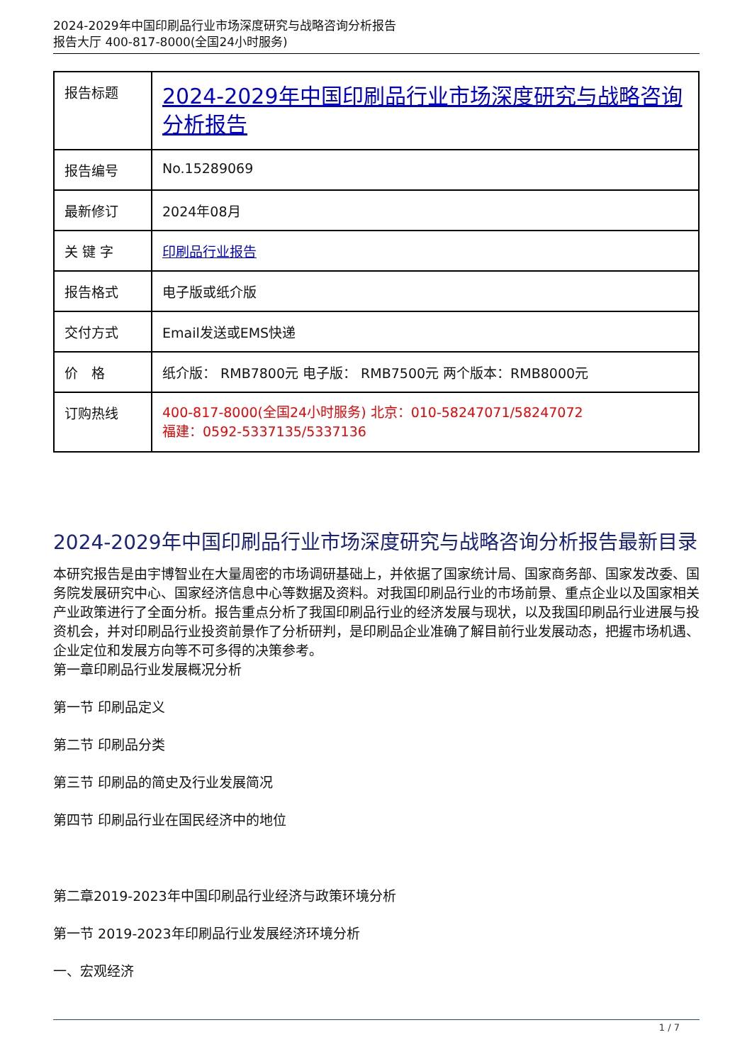2024-2029年中国印刷品行业市场深度研究与战略咨询分析报告
报告大厅 400-817-8000(全国24小时服务)
| 报告标题 | 2024-2029年中国印刷品行业市场深度研究与战略咨询分析报告 |
| 报告编号 | No.15289069 |
| 最新修订 | 2024年08月 |
| 关 键 字 | 印刷品行业报告 |
| 报告格式 | 电子版或纸介版 |
| 交付方式 | Email发送或EMS快递 |
| 价 格 | 纸介版： RMB7800元 电子版： RMB7500元 两个版本：RMB8000元 |
| 订购热线 | 400-817-8000(全国24小时服务) 北京：010-58247071/58247072 福建：0592-5337135/5337136 |
2024-2029年中国印刷品行业市场深度研究与战略咨询分析报告最新目录
本研究报告是由宇博智业在大量周密的市场调研基础上，并依据了国家统计局、国家商务部、国家发改委、国务院发展研究中心、国家经济信息中心等数据及资料。对我国印刷品行业的市场前景、重点企业以及国家相关产业政策进行了全面分析。报告重点分析了我国印刷品行业的经济发展与现状，以及我国印刷品行业进展与投资机会，并对印刷品行业投资前景作了分析研判，是印刷品企业准确了解目前行业发展动态，把握市场机遇、企业定位和发展方向等不可多得的决策参考。
第一章印刷品行业发展概况分析
第一节 印刷品定义
第二节 印刷品分类
第三节 印刷品的简史及行业发展简况
第四节 印刷品行业在国民经济中的地位
第二章2019-2023年中国印刷品行业经济与政策环境分析
第一节 2019-2023年印刷品行业发展经济环境分析
一、宏观经济
1 / 7